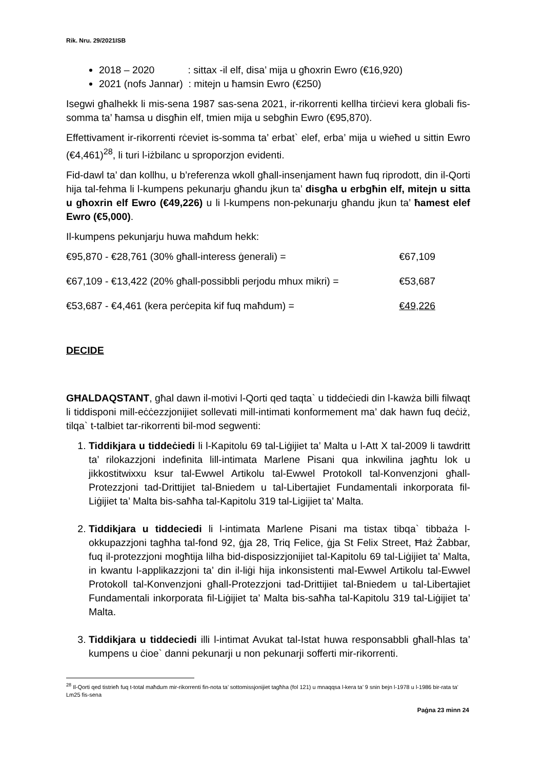Rik. Nru. 29/2021ISB
2018 – 2020 : sittax -il elf, disa’ mija u għoxrin Ewro (€16,920)
2021 (nofs Jannar) : mitejn u ħamsin Ewro (€250)
Isegwi għalhekk li mis-sena 1987 sas-sena 2021, ir-rikorrenti kellha tirċievi kera globali fis-somma ta’ ħamsa u disgħin elf, tmien mija u sebgħin Ewro (€95,870).
Effettivament ir-rikorrenti rċeviet is-somma ta’ erbat` elef, erba’ mija u wieħed u sittin Ewro (€4,461)<sup>28</sup>, li turi l-iżbilanc u sproporzjon evidenti.
Fid-dawl ta’ dan kollhu, u b’referenza wkoll għall-insenjament hawn fuq riprodott, din il-Qorti hija tal-fehma li l-kumpens pekunarju għandu jkun ta’ disgħa u erbgħin elf, mitejn u sitta u għoxrin elf Ewro (€49,226) u li l-kumpens non-pekunarju għandu jkun ta’ ħamest elef Ewro (€5,000).
Il-kumpens pekunjarju huwa maħdum hekk:
€95,870 - €28,761 (30% għall-interess ġenerali) = €67,109
€67,109 - €13,422 (20% għall-possibbli perjodu mhux mikri) = €53,687
€53,687 - €4,461 (kera perċepita kif fuq maħdum) = €49,226
DECIDE
GĦALDAQSTANT, għal dawn il-motivi l-Qorti qed taqta` u tiddeċiedi din l-kawża billi filwaqt li tiddisponi mill-eċċezzjonijiet sollevati mill-intimati konformement ma’ dak hawn fuq deċiż, tilqa` t-talbiet tar-rikorrenti bil-mod segwenti:
1. Tiddikjara u tiddeċiedi li l-Kapitolu 69 tal-Liġijiet ta’ Malta u l-Att X tal-2009 li tawdritt ta’ rilokazzjoni indefinita lill-intimata Marlene Pisani qua inkwilina jagħtu lok u jikkostitwixxu ksur tal-Ewwel Artikolu tal-Ewwel Protokoll tal-Konvenzjoni għall-Protezzjoni tad-Drittijiet tal-Bniedem u tal-Libertajiet Fundamentali inkorporata fil-Liġijiet ta’ Malta bis-saħħa tal-Kapitolu 319 tal-Ligijiet ta’ Malta.
2. Tiddikjara u tiddeciedi li l-intimata Marlene Pisani ma tistax tibqa` tibbaża l-okkupazzjoni tagħha tal-fond 92, ġja 28, Triq Felice, ġja St Felix Street, Ħaż Żabbar, fuq il-protezzjoni mogħtija lilha bid-disposizzjonijiet tal-Kapitolu 69 tal-Liġijiet ta’ Malta, in kwantu l-applikazzjoni ta’ din il-liġi hija inkonsistenti mal-Ewwel Artikolu tal-Ewwel Protokoll tal-Konvenzjoni għall-Protezzjoni tad-Drittijiet tal-Bniedem u tal-Libertajiet Fundamentali inkorporata fil-Liġijiet ta’ Malta bis-saħħa tal-Kapitolu 319 tal-Liġijiet ta’ Malta.
3. Tiddikjara u tiddeciedi illi l-intimat Avukat tal-Istat huwa responsabbli għall-ħlas ta’ kumpens u ċioe` danni pekunarji u non pekunarji sofferti mir-rikorrenti.
<sup>28</sup> Il-Qorti qed tistrieħ fuq t-total maħdum mir-rikorrenti fin-nota ta’ sottomissjonijiet tagħha (fol 121) u mnaqqsa l-kera ta’ 9 snin bejn l-1978 u l-1986 bir-rata ta’ Lm25 fis-sena
Paġna 23 minn 24